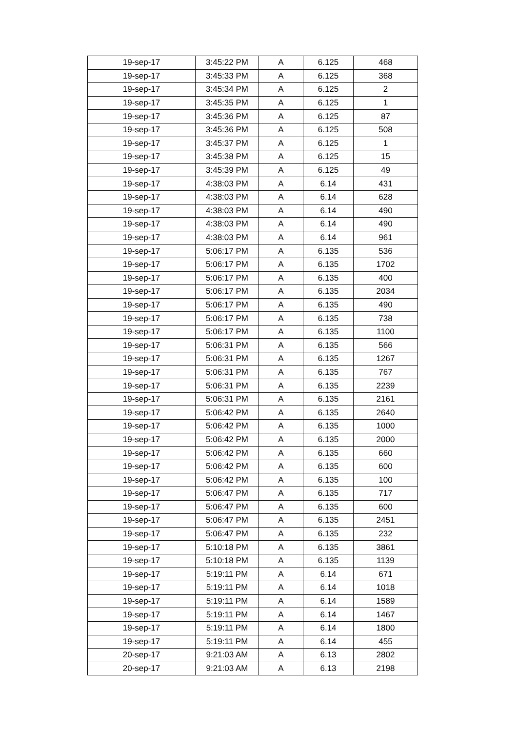| 19-sep-17 | 3:45:22 PM | A | 6.125 | 468 |
| 19-sep-17 | 3:45:33 PM | A | 6.125 | 368 |
| 19-sep-17 | 3:45:34 PM | A | 6.125 | 2 |
| 19-sep-17 | 3:45:35 PM | A | 6.125 | 1 |
| 19-sep-17 | 3:45:36 PM | A | 6.125 | 87 |
| 19-sep-17 | 3:45:36 PM | A | 6.125 | 508 |
| 19-sep-17 | 3:45:37 PM | A | 6.125 | 1 |
| 19-sep-17 | 3:45:38 PM | A | 6.125 | 15 |
| 19-sep-17 | 3:45:39 PM | A | 6.125 | 49 |
| 19-sep-17 | 4:38:03 PM | A | 6.14 | 431 |
| 19-sep-17 | 4:38:03 PM | A | 6.14 | 628 |
| 19-sep-17 | 4:38:03 PM | A | 6.14 | 490 |
| 19-sep-17 | 4:38:03 PM | A | 6.14 | 490 |
| 19-sep-17 | 4:38:03 PM | A | 6.14 | 961 |
| 19-sep-17 | 5:06:17 PM | A | 6.135 | 536 |
| 19-sep-17 | 5:06:17 PM | A | 6.135 | 1702 |
| 19-sep-17 | 5:06:17 PM | A | 6.135 | 400 |
| 19-sep-17 | 5:06:17 PM | A | 6.135 | 2034 |
| 19-sep-17 | 5:06:17 PM | A | 6.135 | 490 |
| 19-sep-17 | 5:06:17 PM | A | 6.135 | 738 |
| 19-sep-17 | 5:06:17 PM | A | 6.135 | 1100 |
| 19-sep-17 | 5:06:31 PM | A | 6.135 | 566 |
| 19-sep-17 | 5:06:31 PM | A | 6.135 | 1267 |
| 19-sep-17 | 5:06:31 PM | A | 6.135 | 767 |
| 19-sep-17 | 5:06:31 PM | A | 6.135 | 2239 |
| 19-sep-17 | 5:06:31 PM | A | 6.135 | 2161 |
| 19-sep-17 | 5:06:42 PM | A | 6.135 | 2640 |
| 19-sep-17 | 5:06:42 PM | A | 6.135 | 1000 |
| 19-sep-17 | 5:06:42 PM | A | 6.135 | 2000 |
| 19-sep-17 | 5:06:42 PM | A | 6.135 | 660 |
| 19-sep-17 | 5:06:42 PM | A | 6.135 | 600 |
| 19-sep-17 | 5:06:42 PM | A | 6.135 | 100 |
| 19-sep-17 | 5:06:47 PM | A | 6.135 | 717 |
| 19-sep-17 | 5:06:47 PM | A | 6.135 | 600 |
| 19-sep-17 | 5:06:47 PM | A | 6.135 | 2451 |
| 19-sep-17 | 5:06:47 PM | A | 6.135 | 232 |
| 19-sep-17 | 5:10:18 PM | A | 6.135 | 3861 |
| 19-sep-17 | 5:10:18 PM | A | 6.135 | 1139 |
| 19-sep-17 | 5:19:11 PM | A | 6.14 | 671 |
| 19-sep-17 | 5:19:11 PM | A | 6.14 | 1018 |
| 19-sep-17 | 5:19:11 PM | A | 6.14 | 1589 |
| 19-sep-17 | 5:19:11 PM | A | 6.14 | 1467 |
| 19-sep-17 | 5:19:11 PM | A | 6.14 | 1800 |
| 19-sep-17 | 5:19:11 PM | A | 6.14 | 455 |
| 20-sep-17 | 9:21:03 AM | A | 6.13 | 2802 |
| 20-sep-17 | 9:21:03 AM | A | 6.13 | 2198 |